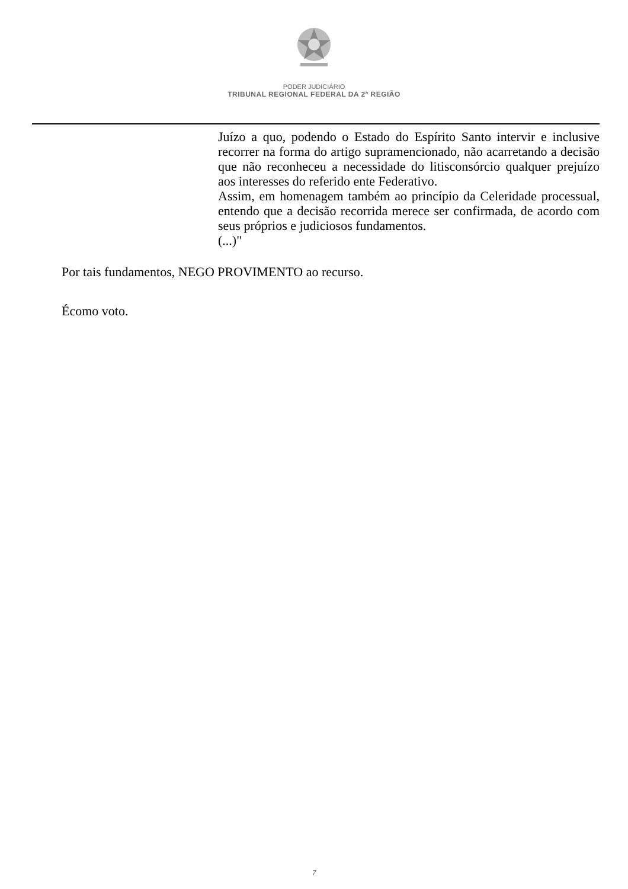PODER JUDICIÁRIO
TRIBUNAL REGIONAL FEDERAL DA 2ª REGIÃO
Juízo a quo, podendo o Estado do Espírito Santo intervir e inclusive recorrer na forma do artigo supramencionado, não acarretando a decisão que não reconheceu a necessidade do litisconsórcio qualquer prejuízo aos interesses do referido ente Federativo.
Assim, em homenagem também ao princípio da Celeridade processual, entendo que a decisão recorrida merece ser confirmada, de acordo com seus próprios e judiciosos fundamentos.
(...)"
Por tais fundamentos, NEGO PROVIMENTO ao recurso.
Écomo voto.
7